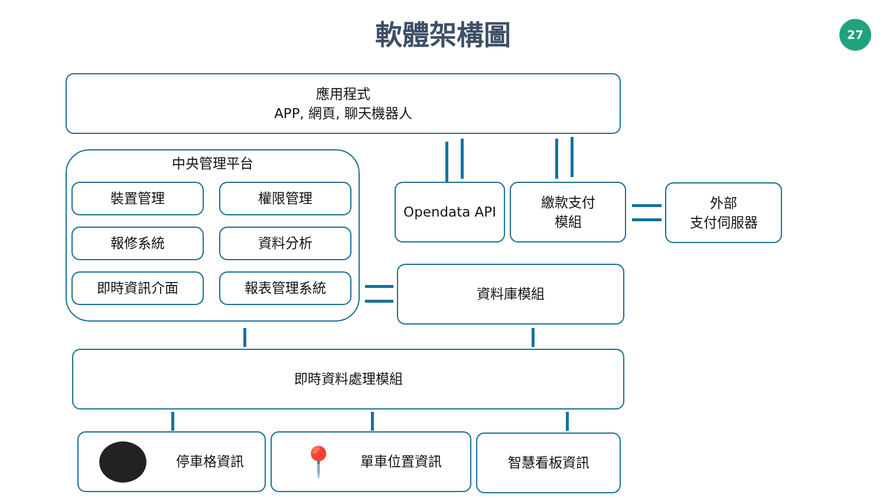軟體架構圖 27
應用程式
APP, 網頁, 聊天機器人
中央管理平台
裝置管理 權限管理
報修系統 資料分析
即時資訊介面 報表管理系統
Opendata API
繳款支付
模組
外部
支付伺服器
資料庫模組
即時資料處理模組
停車格資訊 📍 單車位置資訊 智慧看板資訊